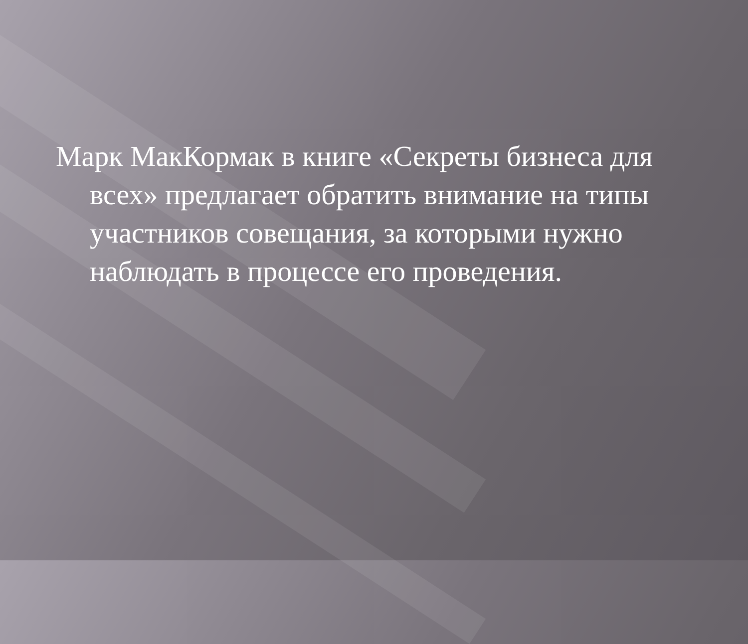Марк МакКормак в книге «Секреты бизнеса для всех» предлагает обратить внимание на типы участников совещания, за которыми нужно наблюдать в процессе его проведения.